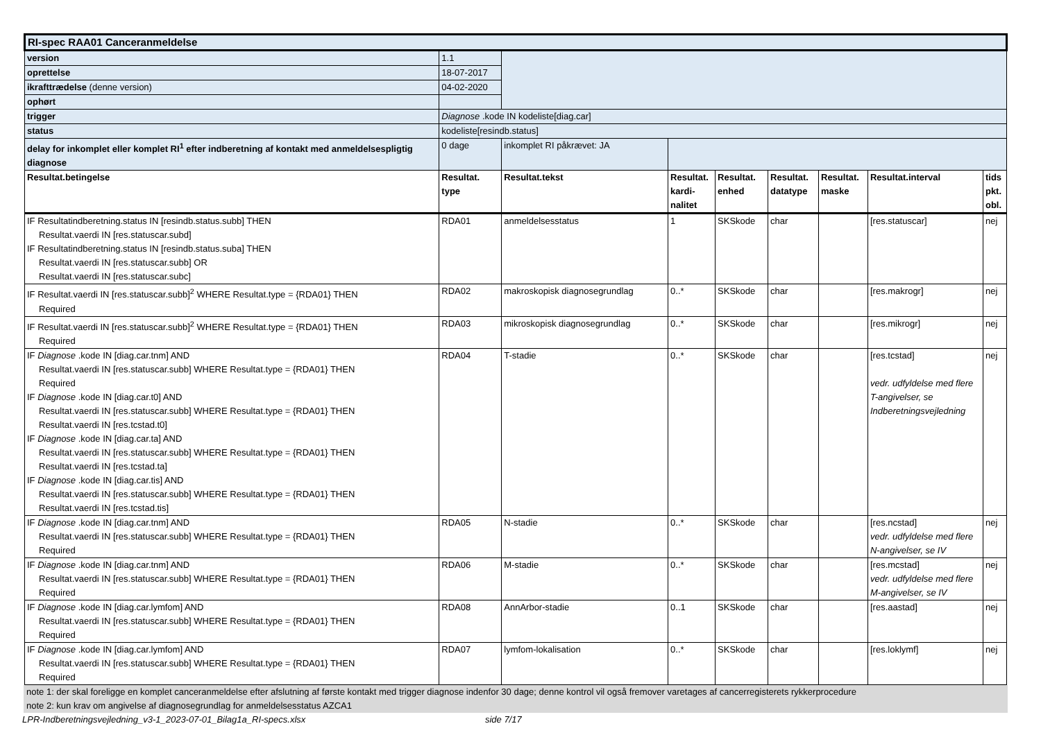| RI-spec RAA01 Canceranmeldelse | | | | | | | | |
| version | 1.1 | | | | | | | |
| oprettelse | 18-07-2017 | | | | | | | |
| ikrafttrædelse (denne version) | 04-02-2020 | | | | | | | |
| ophørt | | | | | | | | |
| trigger | Diagnose .kode IN kodeliste[diag.car] | | | | | | | |
| status | kodeliste[resindb.status] | | | | | | | |
| delay for inkomplet eller komplet RI<sup>1</sup> efter indberetning af kontakt med anmeldelsespligtig diagnose | 0 dage | inkomplet RI påkrævet: JA | | | | | | |
| Resultat.betingelse | Resultat. type | Resultat.tekst | Resultat. kardi-nalitet | Resultat. enhed | Resultat. datatype | Resultat. maske | Resultat.interval | tids pkt. obl. |
| IF Resultatindberetning.status IN [resindb.status.subb] THEN Resultat.vaerdi IN [res.statuscar.subd] IF Resultatindberetning.status IN [resindb.status.suba] THEN Resultat.vaerdi IN [res.statuscar.subb] OR Resultat.vaerdi IN [res.statuscar.subc] | RDA01 | anmeldelsesstatus | 1 | SKSkode | char | | [res.statuscar] | nej |
| IF Resultat.vaerdi IN [res.statuscar.subb]<sup>2</sup> WHERE Resultat.type = {RDA01} THEN Required | RDA02 | makroskopisk diagnosegrundlag | 0..* | SKSkode | char | | [res.makrogr] | nej |
| IF Resultat.vaerdi IN [res.statuscar.subb]<sup>2</sup> WHERE Resultat.type = {RDA01} THEN Required | RDA03 | mikroskopisk diagnosegrundlag | 0..* | SKSkode | char | | [res.mikrogr] | nej |
| IF Diagnose .kode IN [diag.car.tnm] AND Resultat.vaerdi IN [res.statuscar.subb] WHERE Resultat.type = {RDA01} THEN Required IF Diagnose .kode IN [diag.car.t0] AND Resultat.vaerdi IN [res.statuscar.subb] WHERE Resultat.type = {RDA01} THEN Resultat.vaerdi IN [res.tcstad.t0] IF Diagnose .kode IN [diag.car.ta] AND Resultat.vaerdi IN [res.statuscar.subb] WHERE Resultat.type = {RDA01} THEN Resultat.vaerdi IN [res.tcstad.ta] IF Diagnose .kode IN [diag.car.tis] AND Resultat.vaerdi IN [res.statuscar.subb] WHERE Resultat.type = {RDA01} THEN Resultat.vaerdi IN [res.tcstad.tis] | RDA04 | T-stadie | 0..* | SKSkode | char | | [res.tcstad] vedr. udfyldelse med flere T-angivelser, se Indberetningsvejledning | nej |
| IF Diagnose .kode IN [diag.car.tnm] AND Resultat.vaerdi IN [res.statuscar.subb] WHERE Resultat.type = {RDA01} THEN Required | RDA05 | N-stadie | 0..* | SKSkode | char | | [res.ncstad] vedr. udfyldelse med flere N-angivelser, se IV | nej |
| IF Diagnose .kode IN [diag.car.tnm] AND Resultat.vaerdi IN [res.statuscar.subb] WHERE Resultat.type = {RDA01} THEN Required | RDA06 | M-stadie | 0..* | SKSkode | char | | [res.mcstad] vedr. udfyldelse med flere M-angivelser, se IV | nej |
| IF Diagnose .kode IN [diag.car.lymfom] AND Resultat.vaerdi IN [res.statuscar.subb] WHERE Resultat.type = {RDA01} THEN Required | RDA08 | AnnArbor-stadie | 0..1 | SKSkode | char | | [res.aastad] | nej |
| IF Diagnose .kode IN [diag.car.lymfom] AND Resultat.vaerdi IN [res.statuscar.subb] WHERE Resultat.type = {RDA01} THEN Required | RDA07 | lymfom-lokalisation | 0..* | SKSkode | char | | [res.loklymf] | nej |
note 1: der skal foreligge en komplet canceranmeldelse efter afslutning af første kontakt med trigger diagnose indenfor 30 dage; denne kontrol vil også fremover varetages af cancerregisterets rykkerprocedure
note 2: kun krav om angivelse af diagnosegrundlag for anmeldelsesstatus AZCA1
LPR-Indberetningsvejledning_v3-1_2023-07-01_Bilag1a_RI-specs.xlsx side 7/17